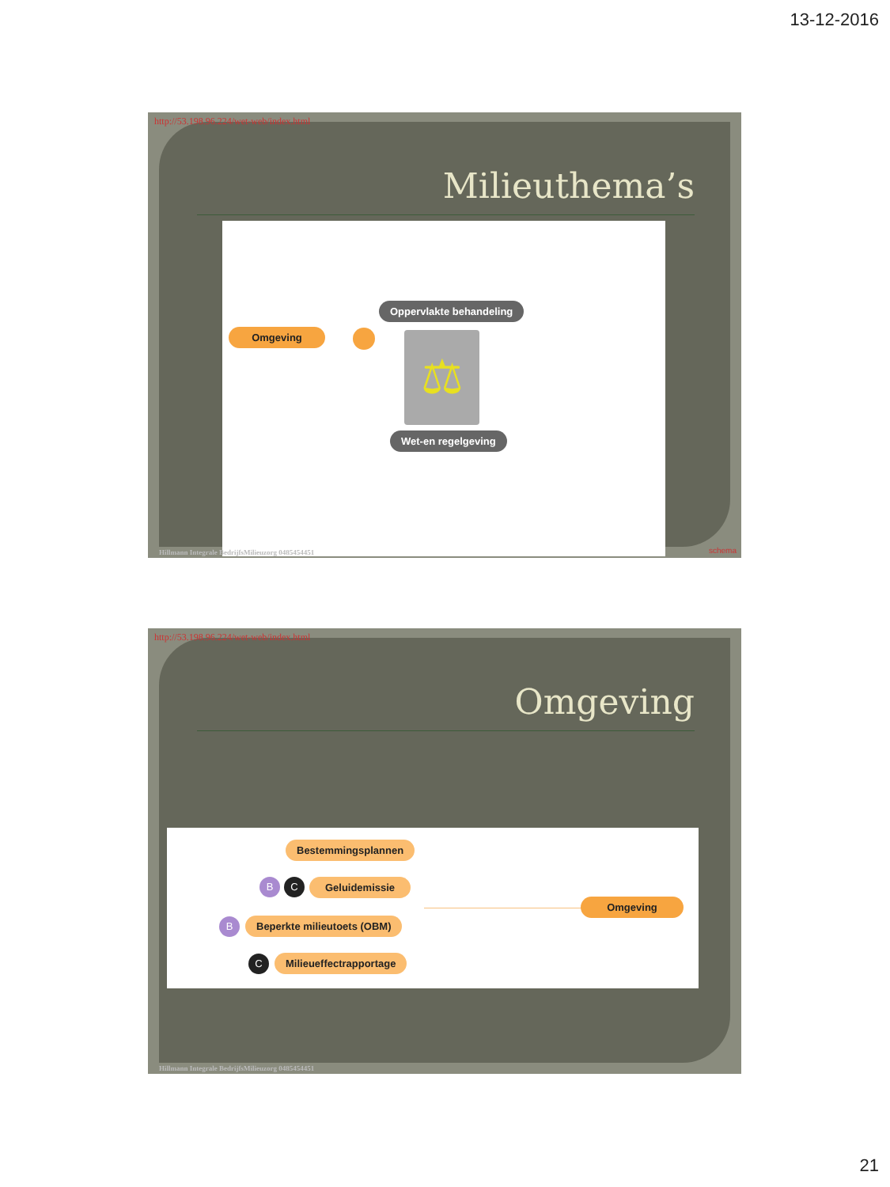13-12-2016
http://53.198.96.224/wet-web/index.html
Milieuthema’s
Oppervlakte behandeling
Omgeving ⚖
Wet-en regelgeving
Hillmann Integrale BedrijfsMilieuzorg 0485454451
schema
http://53.198.96.224/wet-web/index.html
Omgeving
Bestemmingsplannen
B C
Geluidemissie
B Beperkte milieutoets (OBM)
C Milieueffectrapportage
Omgeving
Hillmann Integrale BedrijfsMilieuzorg 0485454451
21